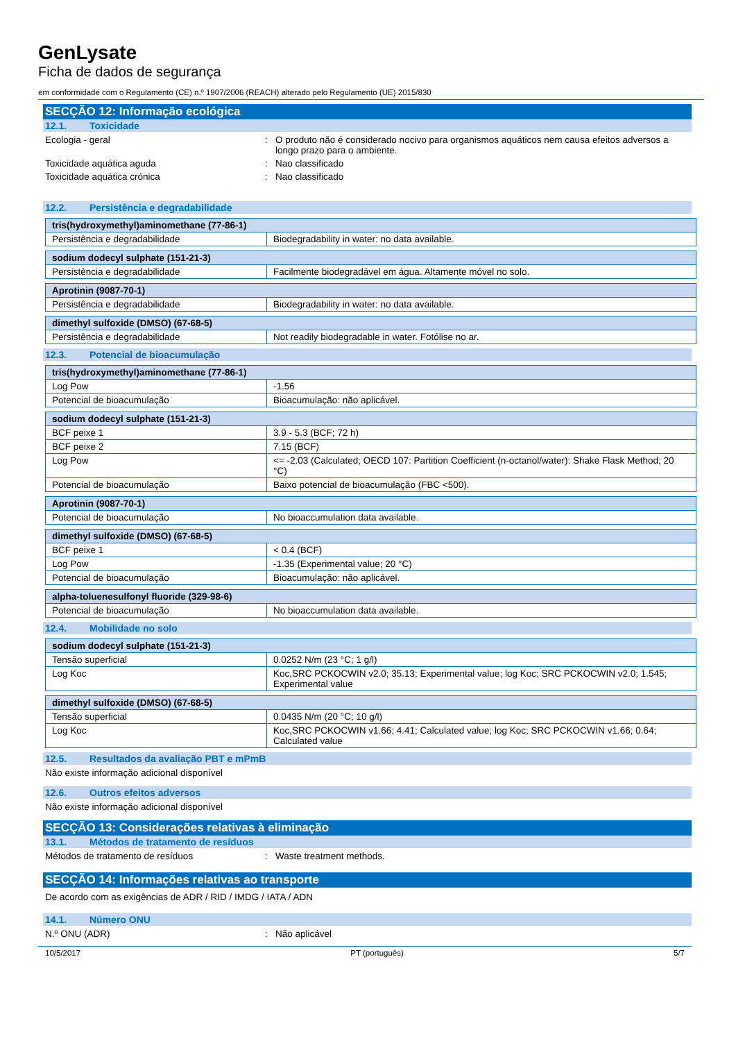GenLysate
Ficha de dados de segurança
em conformidade com o Regulamento (CE) n.º 1907/2006 (REACH) alterado pelo Regulamento (UE) 2015/830
SECÇÃO 12: Informação ecológica
12.1. Toxicidade
Ecologia - geral : O produto não é considerado nocivo para organismos aquáticos nem causa efeitos adversos a longo prazo para o ambiente.
Toxicidade aquática aguda : Nao classificado
Toxicidade aquática crónica : Nao classificado
12.2. Persistência e degradabilidade
| tris(hydroxymethyl)aminomethane (77-86-1) | |
| Persistência e degradabilidade | Biodegradability in water: no data available. |
| sodium dodecyl sulphate (151-21-3) | |
| Persistência e degradabilidade | Facilmente biodegradável em água. Altamente móvel no solo. |
| Aprotinin (9087-70-1) | |
| Persistência e degradabilidade | Biodegradability in water: no data available. |
| dimethyl sulfoxide (DMSO) (67-68-5) | |
| Persistência e degradabilidade | Not readily biodegradable in water. Fotólise no ar. |
12.3. Potencial de bioacumulação
| tris(hydroxymethyl)aminomethane (77-86-1) | |
| Log Pow | -1.56 |
| Potencial de bioacumulação | Bioacumulação: não aplicável. |
| sodium dodecyl sulphate (151-21-3) | |
| BCF peixe 1 | 3.9 - 5.3 (BCF; 72 h) |
| BCF peixe 2 | 7.15 (BCF) |
| Log Pow | <= -2.03 (Calculated; OECD 107: Partition Coefficient (n-octanol/water): Shake Flask Method; 20 °C) |
| Potencial de bioacumulação | Baixo potencial de bioacumulação (FBC <500). |
| Aprotinin (9087-70-1) | |
| Potencial de bioacumulação | No bioaccumulation data available. |
| dimethyl sulfoxide (DMSO) (67-68-5) | |
| BCF peixe 1 | < 0.4 (BCF) |
| Log Pow | -1.35 (Experimental value; 20 °C) |
| Potencial de bioacumulação | Bioacumulação: não aplicável. |
| alpha-toluenesulfonyl fluoride (329-98-6) | |
| Potencial de bioacumulação | No bioaccumulation data available. |
12.4. Mobilidade no solo
| sodium dodecyl sulphate (151-21-3) | |
| Tensão superficial | 0.0252 N/m (23 °C; 1 g/l) |
| Log Koc | Koc,SRC PCKOCWIN v2.0; 35.13; Experimental value; log Koc; SRC PCKOCWIN v2.0; 1.545; Experimental value |
| dimethyl sulfoxide (DMSO) (67-68-5) | |
| Tensão superficial | 0.0435 N/m (20 °C; 10 g/l) |
| Log Koc | Koc,SRC PCKOCWIN v1.66; 4.41; Calculated value; log Koc; SRC PCKOCWIN v1.66; 0.64; Calculated value |
12.5. Resultados da avaliação PBT e mPmB
Não existe informação adicional disponível
12.6. Outros efeitos adversos
Não existe informação adicional disponível
SECÇÃO 13: Considerações relativas à eliminação
13.1. Métodos de tratamento de resíduos
Métodos de tratamento de resíduos : Waste treatment methods.
SECÇÃO 14: Informações relativas ao transporte
De acordo com as exigências de ADR / RID / IMDG / IATA / ADN
14.1. Número ONU
N.º ONU (ADR) : Não aplicável
10/5/2017 PT (português) 5/7